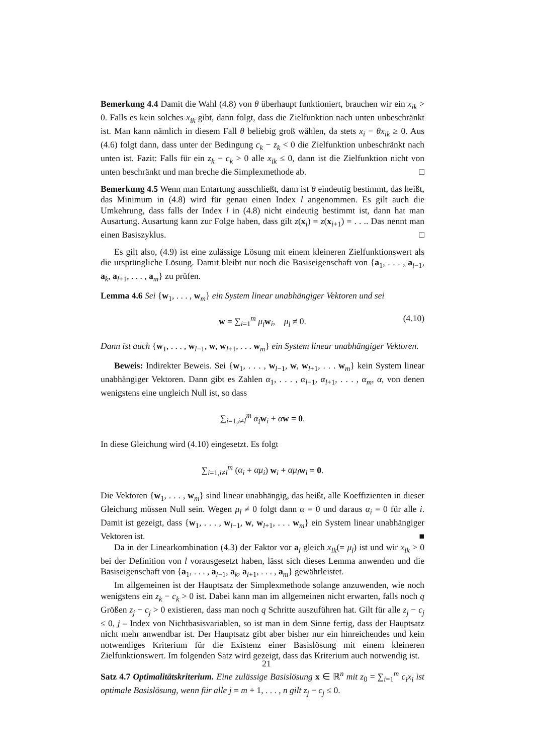Bemerkung 4.4 Damit die Wahl (4.8) von θ überhaupt funktioniert, brauchen wir ein x<sub>ik</sub> > 0. Falls es kein solches x<sub>ik</sub> gibt, dann folgt, dass die Zielfunktion nach unten unbeschränkt ist. Man kann nämlich in diesem Fall θ beliebig groß wählen, da stets x<sub>i</sub> − θx<sub>ik</sub> ≥ 0. Aus (4.6) folgt dann, dass unter der Bedingung c<sub>k</sub> − z<sub>k</sub> < 0 die Zielfunktion unbeschränkt nach unten ist. Fazit: Falls für ein z<sub>k</sub> − c<sub>k</sub> > 0 alle x<sub>ik</sub> ≤ 0, dann ist die Zielfunktion nicht von unten beschränkt und man breche die Simplexmethode ab. □
Bemerkung 4.5 Wenn man Entartung ausschließt, dann ist θ eindeutig bestimmt, das heißt, das Minimum in (4.8) wird für genau einen Index l angenommen. Es gilt auch die Umkehrung, dass falls der Index l in (4.8) nicht eindeutig bestimmt ist, dann hat man Ausartung. Ausartung kann zur Folge haben, dass gilt z(x<sub>i</sub>) = z(x<sub>i+1</sub>) = . . .. Das nennt man einen Basiszyklus. □
Es gilt also, (4.9) ist eine zulässige Lösung mit einem kleineren Zielfunktionswert als die ursprüngliche Lösung. Damit bleibt nur noch die Basiseigenschaft von {a<sub>1</sub>, . . . , a<sub>l−1</sub>, a<sub>k</sub>, a<sub>l+1</sub>, . . . , a<sub>m</sub>} zu prüfen.
Lemma 4.6 Sei {w<sub>1</sub>, . . . , w<sub>m</sub>} ein System linear unabhängiger Vektoren und sei
w = ∑<sub>i=1</sub><sup>m</sup> μ<sub>i</sub> w<sub>i</sub>, μ<sub>l</sub> ≠ 0. (4.10)
Dann ist auch {w<sub>1</sub>, . . . , w<sub>l−1</sub>, w, w<sub>l+1</sub>, . . . w<sub>m</sub>} ein System linear unabhängiger Vektoren.
Beweis: Indirekter Beweis. Sei {w<sub>1</sub>, . . . , w<sub>l−1</sub>, w, w<sub>l+1</sub>, . . . w<sub>m</sub>} kein System linear unabhängiger Vektoren. Dann gibt es Zahlen α<sub>1</sub>, . . . , α<sub>l−1</sub>, α<sub>l+1</sub>, . . . , α<sub>m</sub>, α, von denen wenigstens eine ungleich Null ist, so dass
∑<sub>i=1,i≠l</sub><sup>m</sup> α<sub>i</sub> w<sub>i</sub> + αw = 0.
In diese Gleichung wird (4.10) eingesetzt. Es folgt
∑<sub>i=1,i≠l</sub><sup>m</sup> (α<sub>i</sub> + αμ<sub>i</sub>) w<sub>i</sub> + αμ<sub>l</sub> w<sub>l</sub> = 0.
Die Vektoren {w<sub>1</sub>, . . . , w<sub>m</sub>} sind linear unabhängig, das heißt, alle Koeffizienten in dieser Gleichung müssen Null sein. Wegen μ<sub>l</sub> ≠ 0 folgt dann α = 0 und daraus α<sub>i</sub> = 0 für alle i. Damit ist gezeigt, dass {w<sub>1</sub>, . . . , w<sub>l−1</sub>, w, w<sub>l+1</sub>, . . . w<sub>m</sub>} ein System linear unabhängiger Vektoren ist. ■
Da in der Linearkombination (4.3) der Faktor vor a<sub>l</sub> gleich x<sub>lk</sub>(= μ<sub>l</sub>) ist und wir x<sub>lk</sub> > 0 bei der Definition von l vorausgesetzt haben, lässt sich dieses Lemma anwenden und die Basiseigenschaft von {a<sub>1</sub>, . . . , a<sub>l−1</sub>, a<sub>k</sub>, a<sub>l+1</sub>, . . . , a<sub>m</sub>} gewährleistet.
Im allgemeinen ist der Hauptsatz der Simplexmethode solange anzuwenden, wie noch wenigstens ein z<sub>k</sub> − c<sub>k</sub> > 0 ist. Dabei kann man im allgemeinen nicht erwarten, falls noch q Größen z<sub>j</sub> − c<sub>j</sub> > 0 existieren, dass man noch q Schritte auszuführen hat. Gilt für alle z<sub>j</sub> − c<sub>j</sub> ≤ 0, j – Index von Nichtbasisvariablen, so ist man in dem Sinne fertig, dass der Hauptsatz nicht mehr anwendbar ist. Der Hauptsatz gibt aber bisher nur ein hinreichendes und kein notwendiges Kriterium für die Existenz einer Basislösung mit einem kleineren Zielfunktionswert. Im folgenden Satz wird gezeigt, dass das Kriterium auch notwendig ist.
Satz 4.7 Optimalitätskriterium. Eine zulässige Basislösung x ∈ ℝ<sup>n</sup> mit z<sub>0</sub> = ∑<sub>i=1</sub><sup>m</sup> c<sub>i</sub>x<sub>i</sub> ist optimale Basislösung, wenn für alle j = m + 1, . . . , n gilt z<sub>j</sub> − c<sub>j</sub> ≤ 0.
21